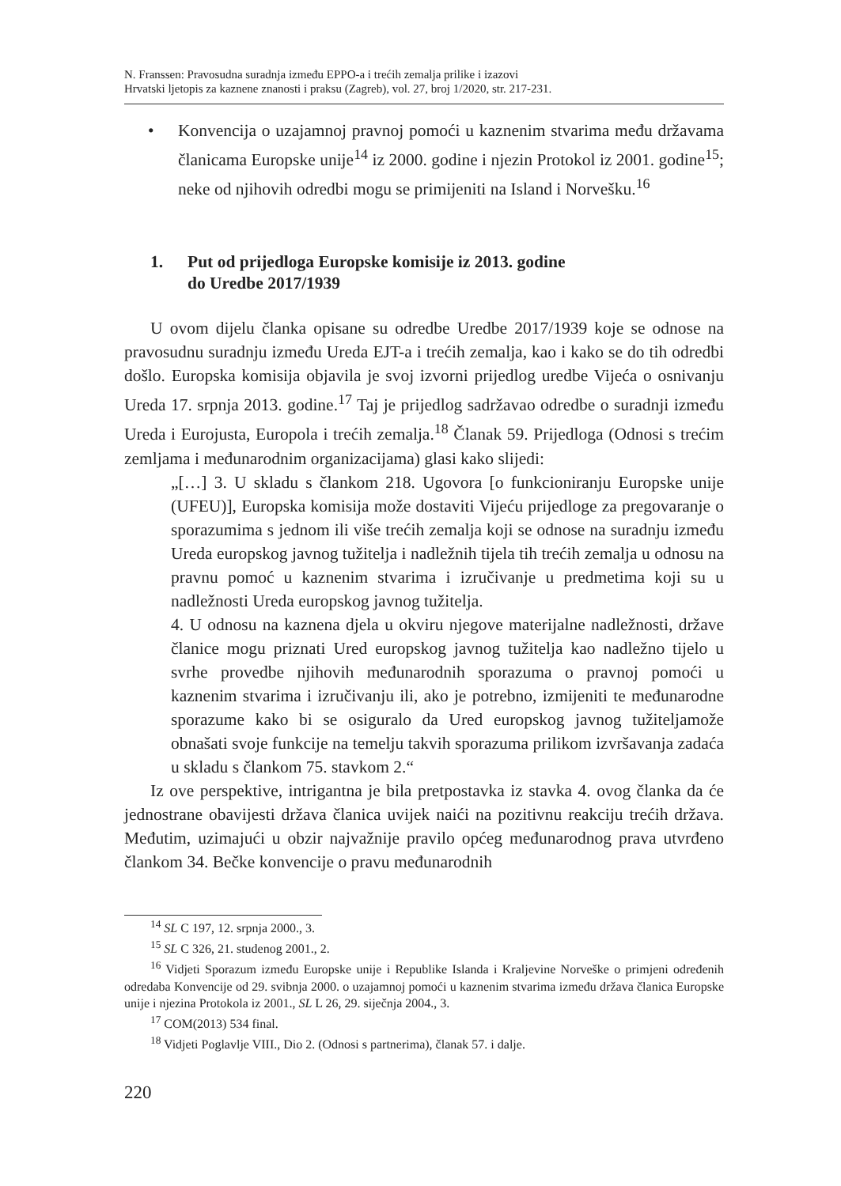N. Franssen: Pravosudna suradnja između EPPO-a i trećih zemalja prilike i izazovi
Hrvatski ljetopis za kaznene znanosti i praksu (Zagreb), vol. 27, broj 1/2020, str. 217-231.
• Konvencija o uzajamnoj pravnoj pomoći u kaznenim stvarima među državama članicama Europske unije<sup>14</sup> iz 2000. godine i njezin Protokol iz 2001. godine<sup>15</sup>; neke od njihovih odredbi mogu se primijeniti na Island i Norvešku.<sup>16</sup>
1. Put od prijedloga Europske komisije iz 2013. godine
do Uredbe 2017/1939
U ovom dijelu članka opisane su odredbe Uredbe 2017/1939 koje se odnose na pravosudnu suradnju između Ureda EJT-a i trećih zemalja, kao i kako se do tih odredbi došlo. Europska komisija objavila je svoj izvorni prijedlog uredbe Vijeća o osnivanju Ureda 17. srpnja 2013. godine.<sup>17</sup> Taj je prijedlog sadržavao odredbe o suradnji između Ureda i Eurojusta, Europola i trećih zemalja.<sup>18</sup> Članak 59. Prijedloga (Odnosi s trećim zemljama i međunarodnim organizacijama) glasi kako slijedi:
„[…] 3. U skladu s člankom 218. Ugovora [o funkcioniranju Europske unije (UFEU)], Europska komisija može dostaviti Vijeću prijedloge za pregovaranje o sporazumima s jednom ili više trećih zemalja koji se odnose na suradnju između Ureda europskog javnog tužitelja i nadležnih tijela tih trećih zemalja u odnosu na pravnu pomoć u kaznenim stvarima i izručivanje u predmetima koji su u nadležnosti Ureda europskog javnog tužitelja.
4. U odnosu na kaznena djela u okviru njegove materijalne nadležnosti, države članice mogu priznati Ured europskog javnog tužitelja kao nadležno tijelo u svrhe provedbe njihovih međunarodnih sporazuma o pravnoj pomoći u kaznenim stvarima i izručivanju ili, ako je potrebno, izmijeniti te međunarodne sporazume kako bi se osiguralo da Ured europskog javnog tužiteljamože obnašati svoje funkcije na temelju takvih sporazuma prilikom izvršavanja zadaća u skladu s člankom 75. stavkom 2.“
Iz ove perspektive, intrigantna je bila pretpostavka iz stavka 4. ovog članka da će jednostrane obavijesti država članica uvijek naići na pozitivnu reakciju trećih država. Međutim, uzimajući u obzir najvažnije pravilo općeg međunarodnog prava utvrđeno člankom 34. Bečke konvencije o pravu međunarodnih
<sup>14</sup> SL C 197, 12. srpnja 2000., 3.
<sup>15</sup> SL C 326, 21. studenog 2001., 2.
<sup>16</sup> Vidjeti Sporazum između Europske unije i Republike Islanda i Kraljevine Norveške o primjeni određenih odredaba Konvencije od 29. svibnja 2000. o uzajamnoj pomoći u kaznenim stvarima između država članica Europske unije i njezina Protokola iz 2001., SL L 26, 29. siječnja 2004., 3.
<sup>17</sup> COM(2013) 534 final.
<sup>18</sup> Vidjeti Poglavlje VIII., Dio 2. (Odnosi s partnerima), članak 57. i dalje.
220